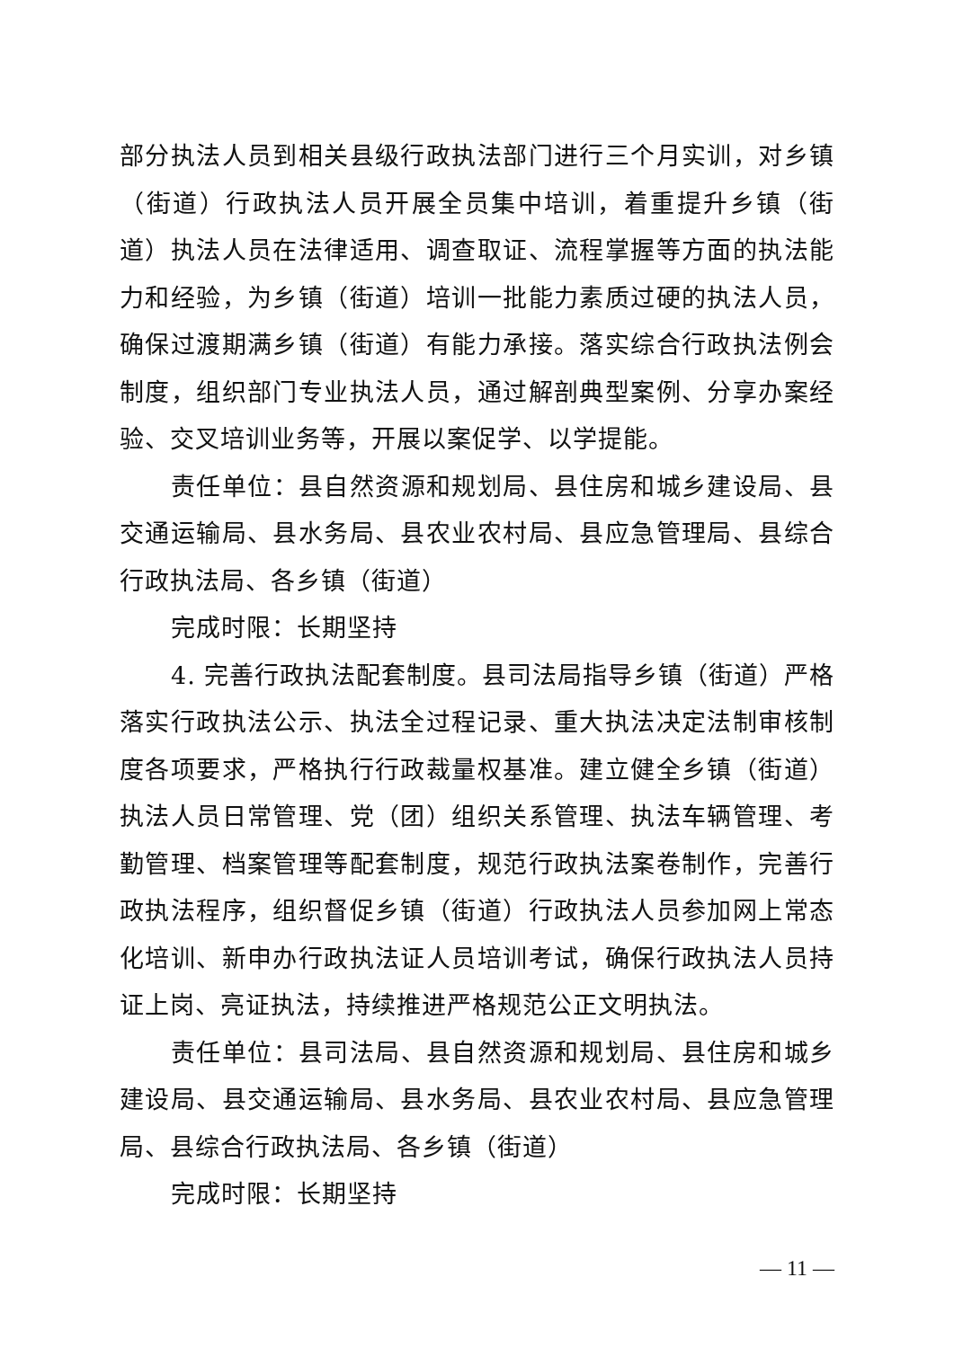部分执法人员到相关县级行政执法部门进行三个月实训，对乡镇（街道）行政执法人员开展全员集中培训，着重提升乡镇（街道）执法人员在法律适用、调查取证、流程掌握等方面的执法能力和经验，为乡镇（街道）培训一批能力素质过硬的执法人员，确保过渡期满乡镇（街道）有能力承接。落实综合行政执法例会制度，组织部门专业执法人员，通过解剖典型案例、分享办案经验、交叉培训业务等，开展以案促学、以学提能。
责任单位：县自然资源和规划局、县住房和城乡建设局、县交通运输局、县水务局、县农业农村局、县应急管理局、县综合行政执法局、各乡镇（街道）
完成时限：长期坚持
4. 完善行政执法配套制度。县司法局指导乡镇（街道）严格落实行政执法公示、执法全过程记录、重大执法决定法制审核制度各项要求，严格执行行政裁量权基准。建立健全乡镇（街道）执法人员日常管理、党（团）组织关系管理、执法车辆管理、考勤管理、档案管理等配套制度，规范行政执法案卷制作，完善行政执法程序，组织督促乡镇（街道）行政执法人员参加网上常态化培训、新申办行政执法证人员培训考试，确保行政执法人员持证上岗、亮证执法，持续推进严格规范公正文明执法。
责任单位：县司法局、县自然资源和规划局、县住房和城乡建设局、县交通运输局、县水务局、县农业农村局、县应急管理局、县综合行政执法局、各乡镇（街道）
完成时限：长期坚持
— 11 —